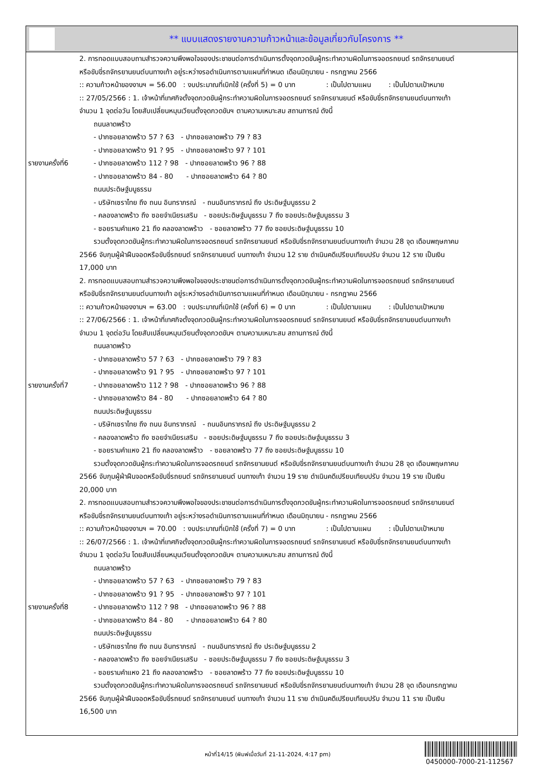** แบบแสดงรายงานความก้าวหน้าและข้อมูลเกี่ยวกับโครงการ **
| รายงานครั้งที่6 | 2. การทอดแบบสอบถามสำรวจความพึงพอใจของประชาชนต่อการดำเนินการตั้งจุดกวดขันผู้กระทำความผิดในการจอดรถยนต์ รถจักรยานยนต์ หรือขับขี่รถจักรยานยนต์บนทางเท้า อยู่ระหว่างรอดำเนินการตามแผนที่กำหนด เดือนมิถุนายน - กรกฎาคม 2566 :: ความก้าวหน้าของงานฯ = 56.00 : งบประมาณที่เบิกใช้ (ครั้งที่ 5) = 0 บาท : เป็นไปตามแผน : เป็นไปตามเป้าหมาย :: 27/05/2566 : 1. เจ้าหน้าที่เทศกิจตั้งจุดกวดขันผู้กระทำความผิดในการจอดรถยนต์ รถจักรยานยนต์ หรือขับขี่รถจักรยานยนต์บนทางเท้า จำนวน 1 จุดต่อวัน โดยสับเปลี่ยนหมุนเวียนตั้งจุดกวดขันฯ ตามความเหมาะสม สถานการณ์ ดังนี้ ถนนลาดพร้าว - ปากซอยลาดพร้าว 57 ? 63 - ปากซอยลาดพร้าว 79 ? 83 - ปากซอยลาดพร้าว 91 ? 95 - ปากซอยลาดพร้าว 97 ? 101 - ปากซอยลาดพร้าว 112 ? 98 - ปากซอยลาดพร้าว 96 ? 88 - ปากซอยลาดพร้าว 84 - 80 - ปากซอยลาดพร้าว 64 ? 80 ถนนประดิษฐ์มนูธรรม - บริษัทเซราไทย ถึง ถนน อินทราภรณ์ - ถนนอินทราภรณ์ ถึง ประดิษฐ์มนูธรรม 2 - คลองลาดพร้าว ถึง ซอยจำเนียรเสริม - ซอยประดิษฐ์มนูธรรม 7 ถึง ซอยประดิษฐ์มนูธรรม 3 - ซอยรามคำแหง 21 ถึง คลองลาดพร้าว - ซอยลาดพร้าว 77 ถึง ซอยประดิษฐ์มนูธรรม 10 รวมตั้งจุดกวดขันผู้กระทำความผิดในการจอดรถยนต์ รถจักรยานยนต์ หรือขับขี่รถจักรยานยนต์บนทางเท้า จำนวน 28 จุด เดือนพฤษภาคม 2566 จับกุมผู้ฝ่าฝืนจอดหรือขับขี่รถยนต์ รถจักรยานยนต์ บนทางเท้า จำนวน 12 ราย ดำเนินคดีเปรียบเทียบปรับ จำนวน 12 ราย เป็นเงิน 17,000 บาท |
| รายงานครั้งที่7 | 2. การทอดแบบสอบถามสำรวจความพึงพอใจของประชาชนต่อการดำเนินการตั้งจุดกวดขันผู้กระทำความผิดในการจอดรถยนต์ รถจักรยานยนต์ หรือขับขี่รถจักรยานยนต์บนทางเท้า อยู่ระหว่างรอดำเนินการตามแผนที่กำหนด เดือนมิถุนายน - กรกฎาคม 2566 :: ความก้าวหน้าของงานฯ = 63.00 : งบประมาณที่เบิกใช้ (ครั้งที่ 6) = 0 บาท : เป็นไปตามแผน : เป็นไปตามเป้าหมาย :: 27/06/2566 : 1. เจ้าหน้าที่เทศกิจตั้งจุดกวดขันผู้กระทำความผิดในการจอดรถยนต์ รถจักรยานยนต์ หรือขับขี่รถจักรยานยนต์บนทางเท้า จำนวน 1 จุดต่อวัน โดยสับเปลี่ยนหมุนเวียนตั้งจุดกวดขันฯ ตามความเหมาะสม สถานการณ์ ดังนี้ ถนนลาดพร้าว - ปากซอยลาดพร้าว 57 ? 63 - ปากซอยลาดพร้าว 79 ? 83 - ปากซอยลาดพร้าว 91 ? 95 - ปากซอยลาดพร้าว 97 ? 101 - ปากซอยลาดพร้าว 112 ? 98 - ปากซอยลาดพร้าว 96 ? 88 - ปากซอยลาดพร้าว 84 - 80 - ปากซอยลาดพร้าว 64 ? 80 ถนนประดิษฐ์มนูธรรม - บริษัทเซราไทย ถึง ถนน อินทราภรณ์ - ถนนอินทราภรณ์ ถึง ประดิษฐ์มนูธรรม 2 - คลองลาดพร้าว ถึง ซอยจำเนียรเสริม - ซอยประดิษฐ์มนูธรรม 7 ถึง ซอยประดิษฐ์มนูธรรม 3 - ซอยรามคำแหง 21 ถึง คลองลาดพร้าว - ซอยลาดพร้าว 77 ถึง ซอยประดิษฐ์มนูธรรม 10 รวมตั้งจุดกวดขันผู้กระทำความผิดในการจอดรถยนต์ รถจักรยานยนต์ หรือขับขี่รถจักรยานยนต์บนทางเท้า จำนวน 28 จุด เดือนพฤษภาคม 2566 จับกุมผู้ฝ่าฝืนจอดหรือขับขี่รถยนต์ รถจักรยานยนต์ บนทางเท้า จำนวน 19 ราย ดำเนินคดีเปรียบเทียบปรับ จำนวน 19 ราย เป็นเงิน 20,000 บาท |
| รายงานครั้งที่8 | 2. การทอดแบบสอบถามสำรวจความพึงพอใจของประชาชนต่อการดำเนินการตั้งจุดกวดขันผู้กระทำความผิดในการจอดรถยนต์ รถจักรยานยนต์ หรือขับขี่รถจักรยานยนต์บนทางเท้า อยู่ระหว่างรอดำเนินการตามแผนที่กำหนด เดือนมิถุนายน - กรกฎาคม 2566 :: ความก้าวหน้าของงานฯ = 70.00 : งบประมาณที่เบิกใช้ (ครั้งที่ 7) = 0 บาท : เป็นไปตามแผน : เป็นไปตามเป้าหมาย :: 26/07/2566 : 1. เจ้าหน้าที่เทศกิจตั้งจุดกวดขันผู้กระทำความผิดในการจอดรถยนต์ รถจักรยานยนต์ หรือขับขี่รถจักรยานยนต์บนทางเท้า จำนวน 1 จุดต่อวัน โดยสับเปลี่ยนหมุนเวียนตั้งจุดกวดขันฯ ตามความเหมาะสม สถานการณ์ ดังนี้ ถนนลาดพร้าว - ปากซอยลาดพร้าว 57 ? 63 - ปากซอยลาดพร้าว 79 ? 83 - ปากซอยลาดพร้าว 91 ? 95 - ปากซอยลาดพร้าว 97 ? 101 - ปากซอยลาดพร้าว 112 ? 98 - ปากซอยลาดพร้าว 96 ? 88 - ปากซอยลาดพร้าว 84 - 80 - ปากซอยลาดพร้าว 64 ? 80 ถนนประดิษฐ์มนูธรรม - บริษัทเซราไทย ถึง ถนน อินทราภรณ์ - ถนนอินทราภรณ์ ถึง ประดิษฐ์มนูธรรม 2 - คลองลาดพร้าว ถึง ซอยจำเนียรเสริม - ซอยประดิษฐ์มนูธรรม 7 ถึง ซอยประดิษฐ์มนูธรรม 3 - ซอยรามคำแหง 21 ถึง คลองลาดพร้าว - ซอยลาดพร้าว 77 ถึง ซอยประดิษฐ์มนูธรรม 10 รวมตั้งจุดกวดขันผู้กระทำความผิดในการจอดรถยนต์ รถจักรยานยนต์ หรือขับขี่รถจักรยานยนต์บนทางเท้า จำนวน 28 จุด เดือนกรกฎาคม 2566 จับกุมผู้ฝ่าฝืนจอดหรือขับขี่รถยนต์ รถจักรยานยนต์ บนทางเท้า จำนวน 11 ราย ดำเนินคดีเปรียบเทียบปรับ จำนวน 11 ราย เป็นเงิน 16,500 บาท |
หน้าที่14/15 (พิมพ์เมื่อวันที่ 21-11-2024, 4:17 pm)
0450000-7000-21-112567